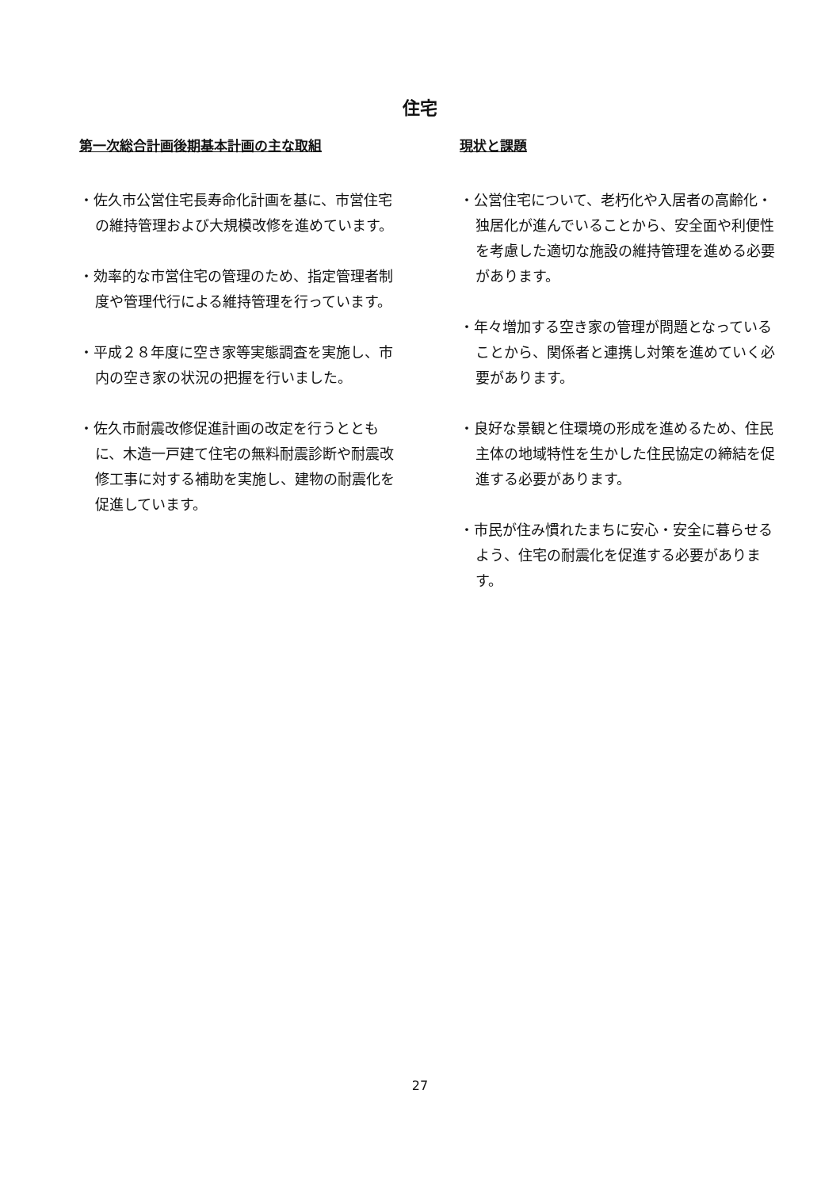住宅
第一次総合計画後期基本計画の主な取組
・佐久市公営住宅長寿命化計画を基に、市営住宅の維持管理および大規模改修を進めています。
・効率的な市営住宅の管理のため、指定管理者制度や管理代行による維持管理を行っています。
・平成２８年度に空き家等実態調査を実施し、市内の空き家の状況の把握を行いました。
・佐久市耐震改修促進計画の改定を行うとともに、木造一戸建て住宅の無料耐震診断や耐震改修工事に対する補助を実施し、建物の耐震化を促進しています。
現状と課題
・公営住宅について、老朽化や入居者の高齢化・独居化が進んでいることから、安全面や利便性を考慮した適切な施設の維持管理を進める必要があります。
・年々増加する空き家の管理が問題となっていることから、関係者と連携し対策を進めていく必要があります。
・良好な景観と住環境の形成を進めるため、住民主体の地域特性を生かした住民協定の締結を促進する必要があります。
・市民が住み慣れたまちに安心・安全に暮らせるよう、住宅の耐震化を促進する必要があります。
27